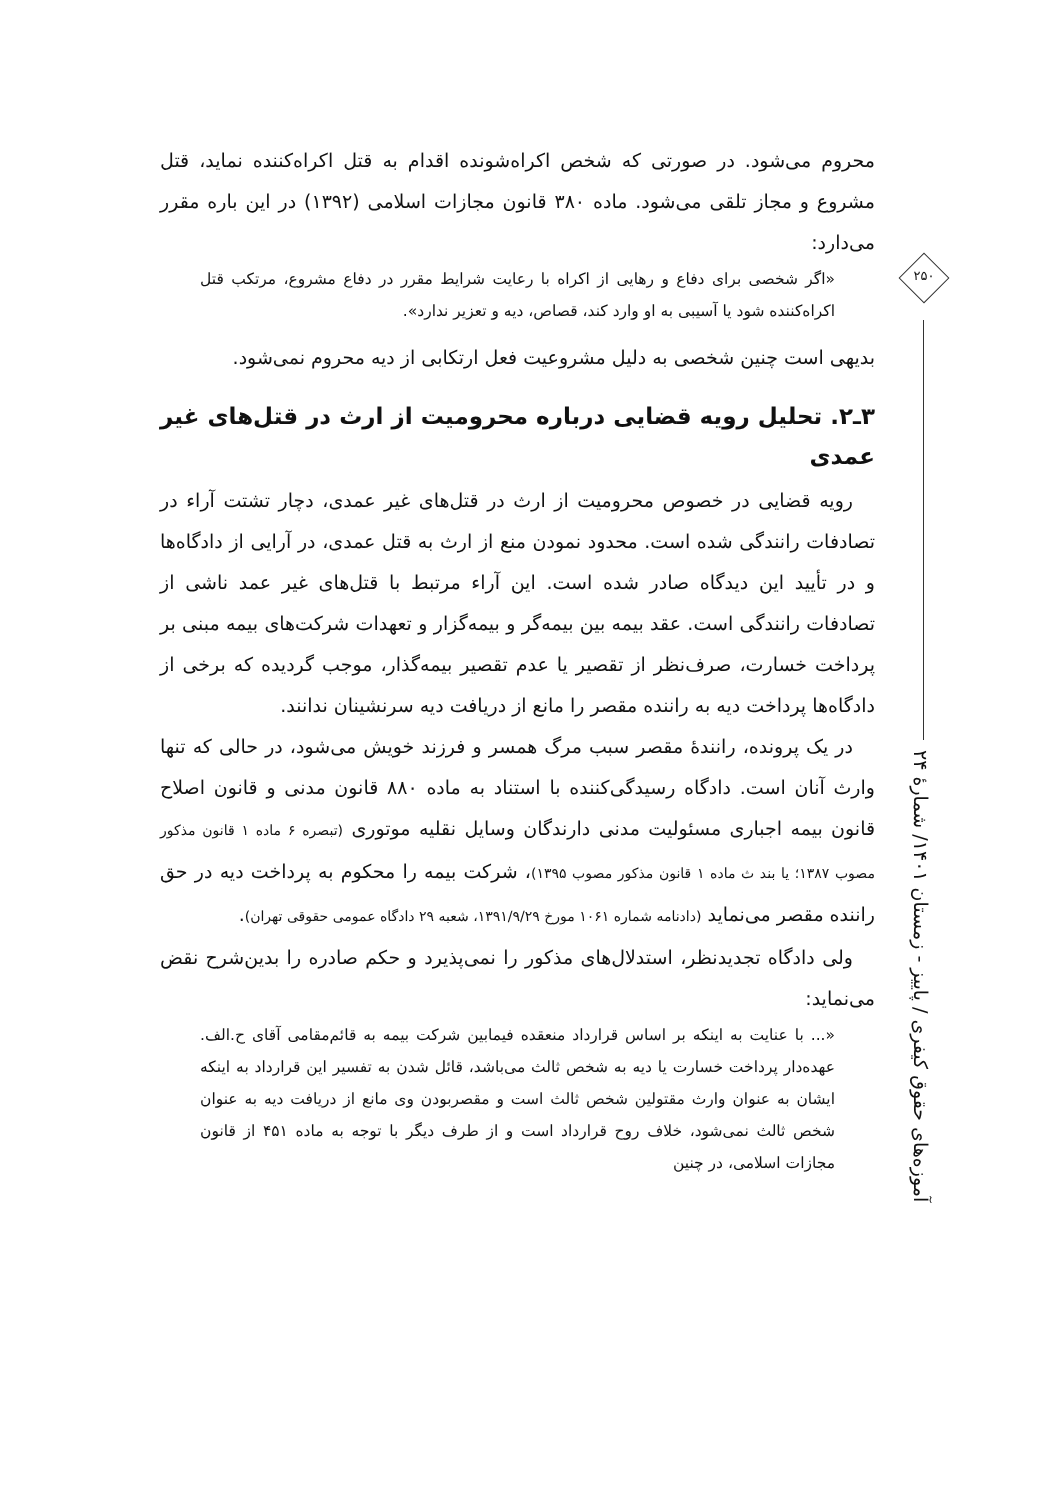محروم می‌شود. در صورتی که شخص اکراه‌شونده اقدام به قتل اکراه‌کننده نماید، قتل مشروع و مجاز تلقی می‌شود. ماده ۳۸۰ قانون مجازات اسلامی (۱۳۹۲) در این باره مقرر می‌دارد:
«اگر شخصی برای دفاع و رهایی از اکراه با رعایت شرایط مقرر در دفاع مشروع، مرتکب قتل اکراه‌کننده شود یا آسیبی به او وارد کند، قصاص، دیه و تعزیر ندارد».
بدیهی است چنین شخصی به دلیل مشروعیت فعل ارتکابی از دیه محروم نمی‌شود.
۳ـ۲. تحلیل رویه قضایی درباره محرومیت از ارث در قتل‌های غیر عمدی
رویه قضایی در خصوص محرومیت از ارث در قتل‌های غیر عمدی، دچار تشتت آراء در تصادفات رانندگی شده است. محدود نمودن منع از ارث به قتل عمدی، در آرایی از دادگاه‌ها و در تأیید این دیدگاه صادر شده است. این آراء مرتبط با قتل‌های غیر عمد ناشی از تصادفات رانندگی است. عقد بیمه بین بیمه‌گر و بیمه‌گزار و تعهدات شرکت‌های بیمه مبنی بر پرداخت خسارت، صرف‌نظر از تقصیر یا عدم تقصیر بیمه‌گذار، موجب گردیده که برخی از دادگاه‌ها پرداخت دیه به راننده مقصر را مانع از دریافت دیه سرنشینان ندانند.
در یک پرونده، رانندهٔ مقصر سبب مرگ همسر و فرزند خویش می‌شود، در حالی که تنها وارث آنان است. دادگاه رسیدگی‌کننده با استناد به ماده ۸۸۰ قانون مدنی و قانون اصلاح قانون بیمه اجباری مسئولیت مدنی دارندگان وسایل نقلیه موتوری (تبصره ۶ ماده ۱ قانون مذکور مصوب ۱۳۸۷؛ یا بند ث ماده ۱ قانون مذکور مصوب ۱۳۹۵)، شرکت بیمه را محکوم به پرداخت دیه در حق راننده مقصر می‌نماید (دادنامه شماره ۱۰۶۱ مورخ ۱۳۹۱/۹/۲۹، شعبه ۲۹ دادگاه عمومی حقوقی تهران).
ولی دادگاه تجدیدنظر، استدلال‌های مذکور را نمی‌پذیرد و حکم صادره را بدین‌شرح نقض می‌نماید:
«... با عنایت به اینکه بر اساس قرارداد منعقده فیمابین شرکت بیمه به قائم‌مقامی آقای ح.الف. عهده‌دار پرداخت خسارت یا دیه به شخص ثالث می‌باشد، قائل شدن به تفسیر این قرارداد به اینکه ایشان به عنوان وارث مقتولین شخص ثالث است و مقصربودن وی مانع از دریافت دیه به عنوان شخص ثالث نمی‌شود، خلاف روح قرارداد است و از طرف دیگر با توجه به ماده ۴۵۱ از قانون مجازات اسلامی، در چنین
۲۵۰
آموزه‌های حقوق کیفری / پاییز - زمستان ۱۴۰۱/ شمارهٔ ۲۴